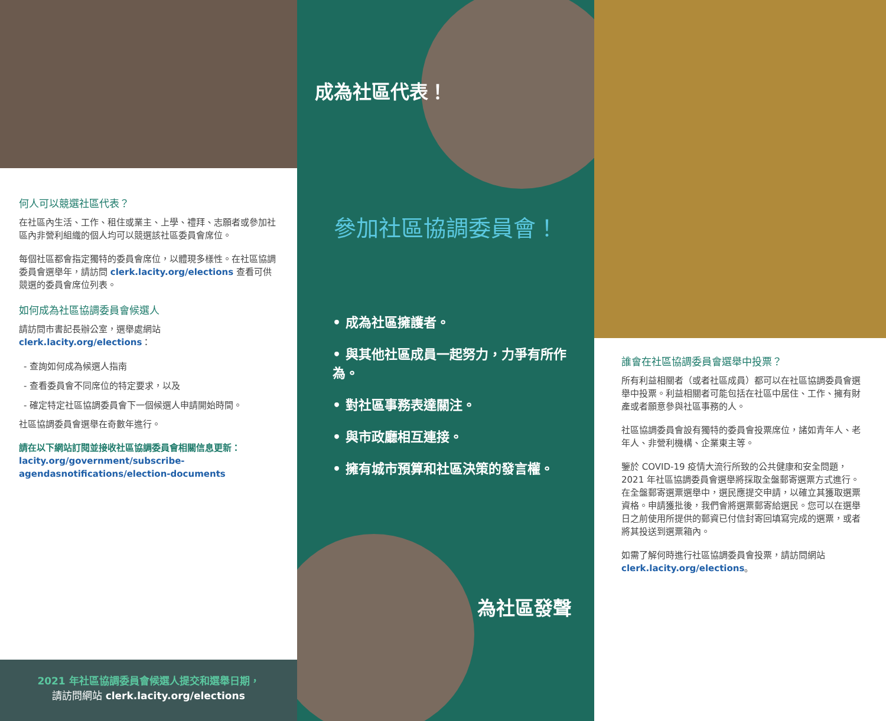何人可以競選社區代表？
在社區內生活、工作、租住或業主、上學、禮拜、志願者或參加社區內非營利組織的個人均可以競選該社區委員會席位。
每個社區都會指定獨特的委員會席位，以體現多樣性。在社區協調委員會選舉年，請訪問 clerk.lacity.org/elections 查看可供競選的委員會席位列表。
如何成為社區協調委員會候選人
請訪問市書記長辦公室，選舉處網站 clerk.lacity.org/elections：
- 查詢如何成為候選人指南
- 查看委員會不同席位的特定要求，以及
- 確定特定社區協調委員會下一個候選人申請開始時間。
社區協調委員會選舉在奇數年進行。
請在以下網站訂閱並接收社區協調委員會相關信息更新：
lacity.org/government/subscribe-agendasnotifications/election-documents
2021 年社區協調委員會候選人提交和選舉日期，
請訪問網站 clerk.lacity.org/elections
成為社區代表！
參加社區協調委員會！
• 成為社區擁護者。
• 與其他社區成員一起努力，力爭有所作為。
• 對社區事務表達關注。
• 與市政廳相互連接。
• 擁有城市預算和社區決策的發言權。
為社區發聲
誰會在社區協調委員會選舉中投票？
所有利益相關者（或者社區成員）都可以在社區協調委員會選舉中投票。利益相關者可能包括在社區中居住、工作、擁有財產或者願意參與社區事務的人。
社區協調委員會設有獨特的委員會投票席位，諸如青年人、老年人、非營利機構、企業東主等。
鑒於 COVID-19 疫情大流行所致的公共健康和安全問題，2021 年社區協調委員會選舉將採取全盤郵寄選票方式進行。在全盤郵寄選票選舉中，選民應提交申請，以確立其獲取選票資格。申請獲批後，我們會將選票郵寄給選民。您可以在選舉日之前使用所提供的郵資已付信封寄回填寫完成的選票，或者將其投送到選票箱內。
如需了解何時進行社區協調委員會投票，請訪問網站 clerk.lacity.org/elections。